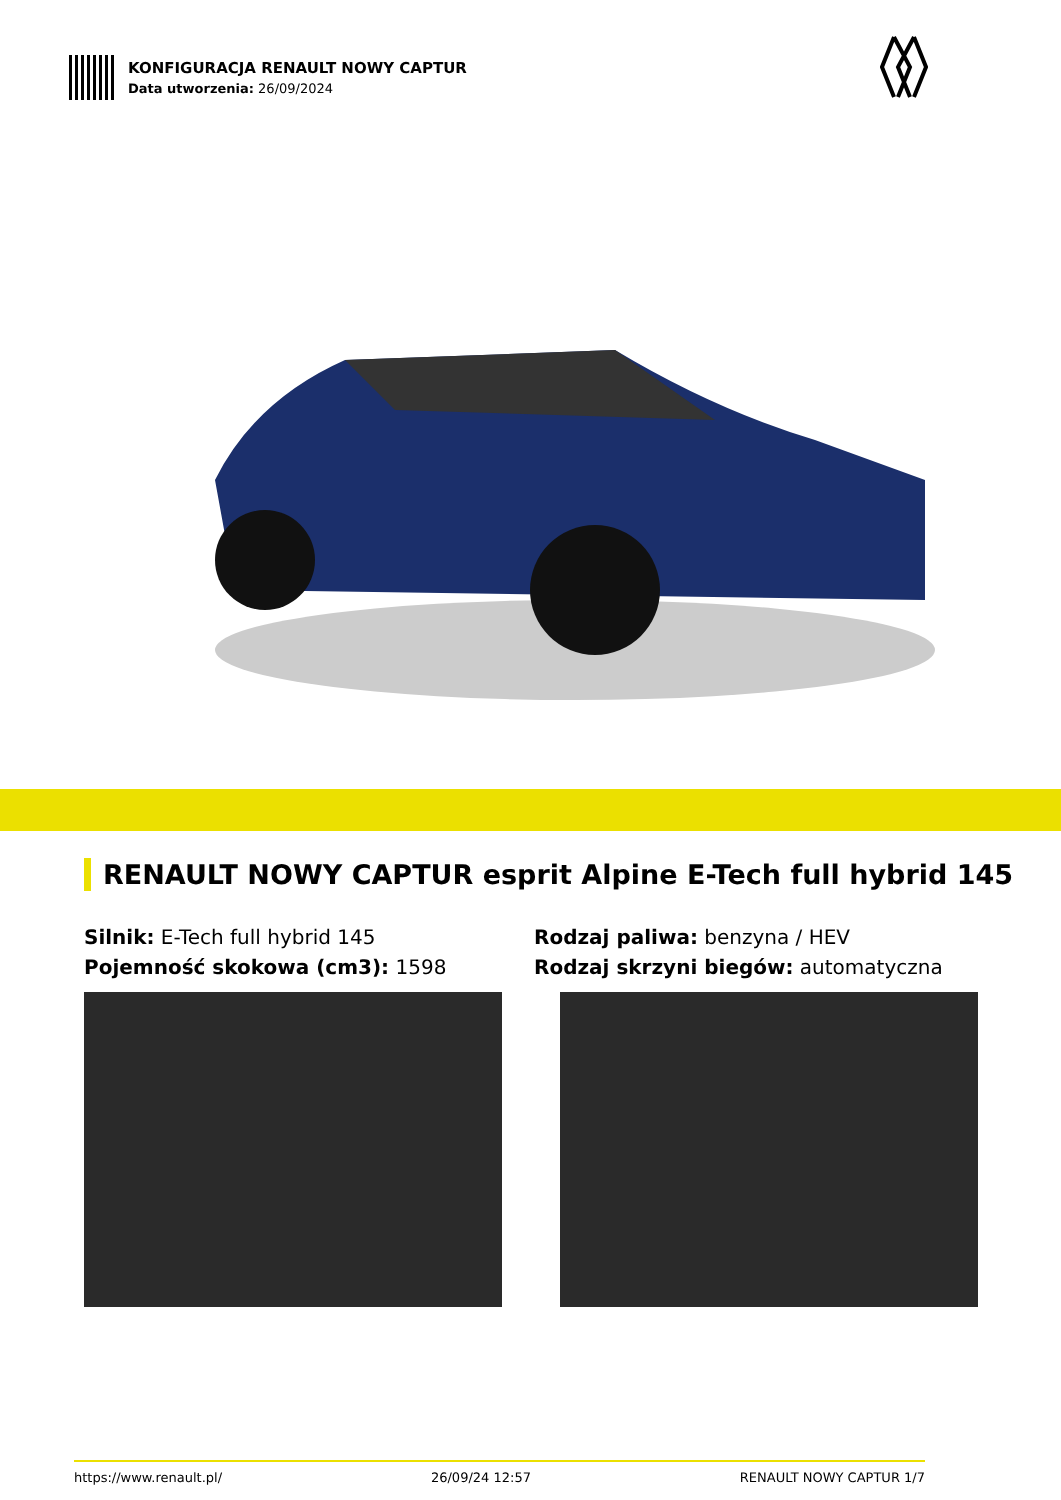KONFIGURACJA RENAULT NOWY CAPTUR
Data utworzenia: 26/09/2024
RENAULT NOWY CAPTUR esprit Alpine E-Tech full hybrid 145
Silnik: E-Tech full hybrid 145
Pojemność skokowa (cm3): 1598
Rodzaj paliwa: benzyna / HEV
Rodzaj skrzyni biegów: automatyczna
https://www.renault.pl/ 26/09/24 12:57 RENAULT NOWY CAPTUR 1/7